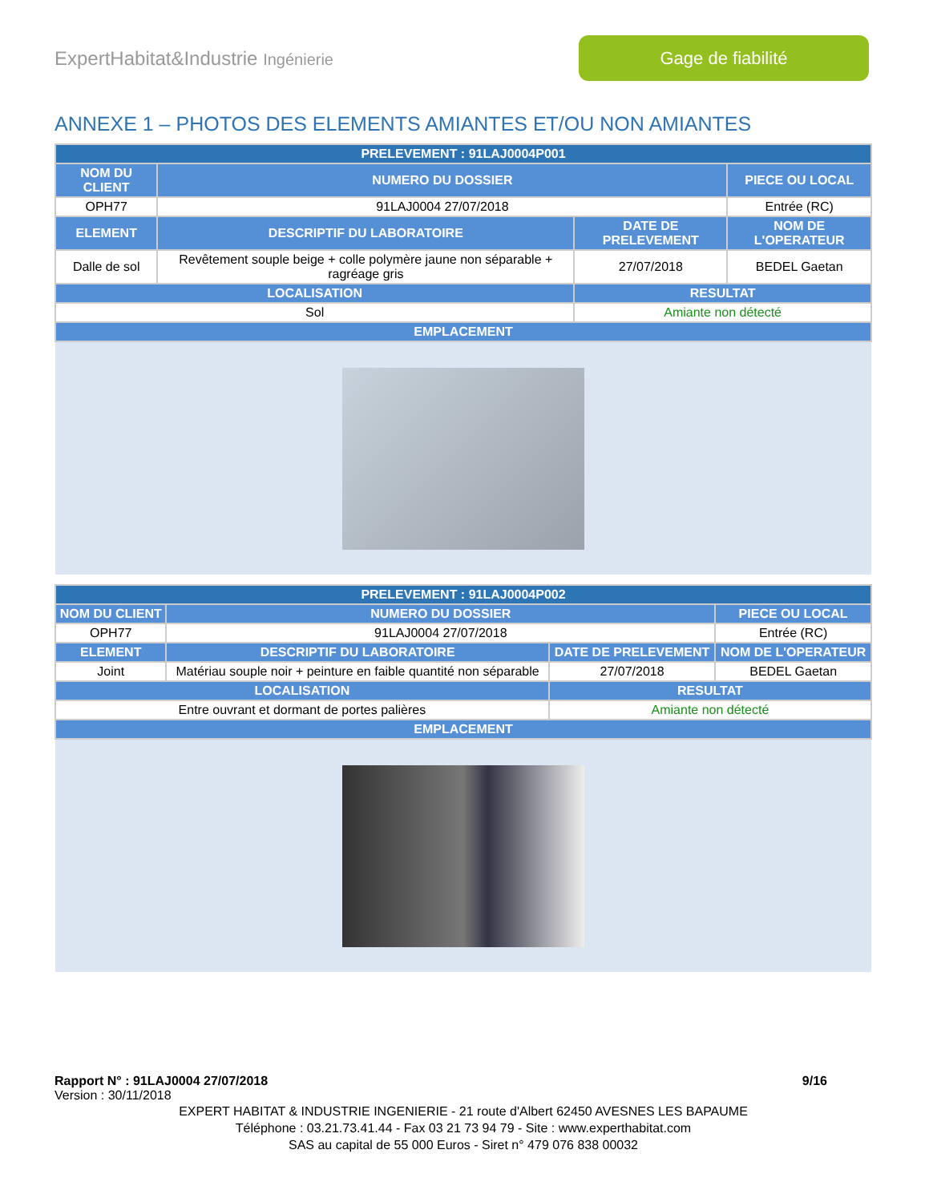ExpertHabitat&Industrie Ingénierie
Gage de fiabilité
ANNEXE 1 – PHOTOS DES ELEMENTS AMIANTES ET/OU NON AMIANTES
| PRELEVEMENT : 91LAJ0004P001 | | | |
| --- | --- | --- | --- |
| NOM DU CLIENT | NUMERO DU DOSSIER | | PIECE OU LOCAL |
| OPH77 | 91LAJ0004 27/07/2018 | | Entrée (RC) |
| ELEMENT | DESCRIPTIF DU LABORATOIRE | DATE DE PRELEVEMENT | NOM DE L'OPERATEUR |
| Dalle de sol | Revêtement souple beige + colle polymère jaune non séparable + ragréage gris | 27/07/2018 | BEDEL Gaetan |
| LOCALISATION | | RESULTAT | |
| Sol | | Amiante non détecté | |
| EMPLACEMENT | | | |
| PRELEVEMENT : 91LAJ0004P002 | | | |
| --- | --- | --- | --- |
| NOM DU CLIENT | NUMERO DU DOSSIER | | PIECE OU LOCAL |
| OPH77 | 91LAJ0004 27/07/2018 | | Entrée (RC) |
| ELEMENT | DESCRIPTIF DU LABORATOIRE | DATE DE PRELEVEMENT | NOM DE L'OPERATEUR |
| Joint | Matériau souple noir + peinture en faible quantité non séparable | 27/07/2018 | BEDEL Gaetan |
| LOCALISATION | | RESULTAT | |
| Entre ouvrant et dormant de portes palières | | Amiante non détecté | |
| EMPLACEMENT | | | |
Rapport N° : 91LAJ0004 27/07/2018 9/16
Version : 30/11/2018
EXPERT HABITAT & INDUSTRIE INGENIERIE - 21 route d'Albert 62450 AVESNES LES BAPAUME
Téléphone : 03.21.73.41.44 - Fax 03 21 73 94 79 - Site : www.experthabitat.com
SAS au capital de 55 000 Euros - Siret n° 479 076 838 00032